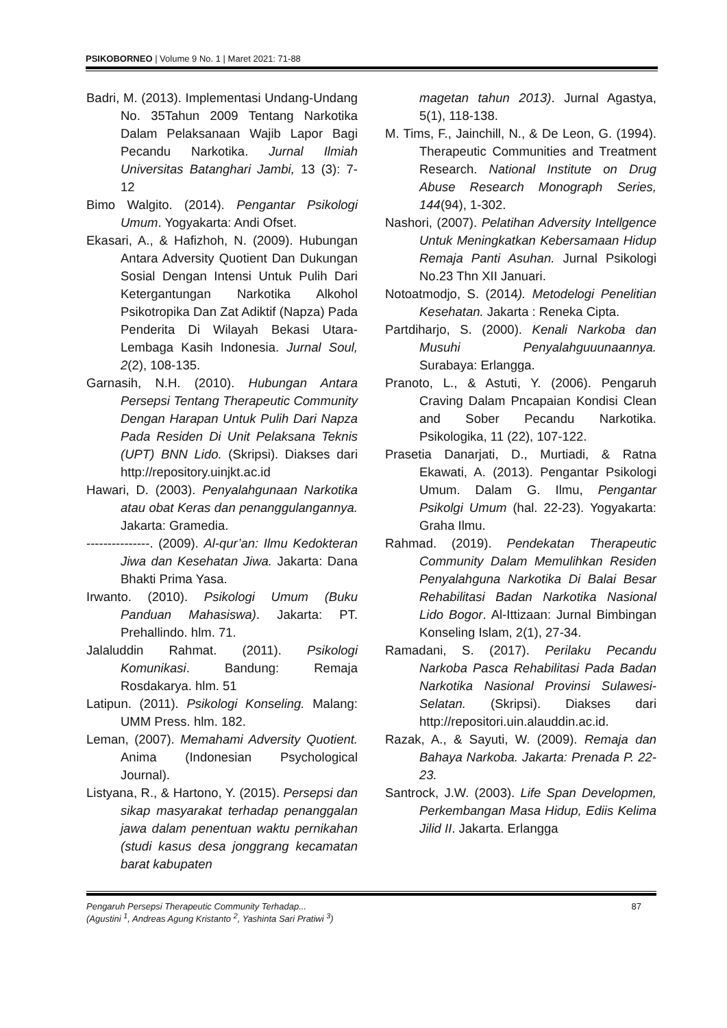PSIKOBORNEO | Volume 9 No. 1 | Maret 2021: 71-88
Badri, M. (2013). Implementasi Undang-Undang No. 35Tahun 2009 Tentang Narkotika Dalam Pelaksanaan Wajib Lapor Bagi Pecandu Narkotika. Jurnal Ilmiah Universitas Batanghari Jambi, 13 (3): 7-12
Bimo Walgito. (2014). Pengantar Psikologi Umum. Yogyakarta: Andi Ofset.
Ekasari, A., & Hafizhoh, N. (2009). Hubungan Antara Adversity Quotient Dan Dukungan Sosial Dengan Intensi Untuk Pulih Dari Ketergantungan Narkotika Alkohol Psikotropika Dan Zat Adiktif (Napza) Pada Penderita Di Wilayah Bekasi Utara-Lembaga Kasih Indonesia. Jurnal Soul, 2(2), 108-135.
Garnasih, N.H. (2010). Hubungan Antara Persepsi Tentang Therapeutic Community Dengan Harapan Untuk Pulih Dari Napza Pada Residen Di Unit Pelaksana Teknis (UPT) BNN Lido. (Skripsi). Diakses dari http://repository.uinjkt.ac.id
Hawari, D. (2003). Penyalahgunaan Narkotika atau obat Keras dan penanggulangannya. Jakarta: Gramedia.
---------------. (2009). Al-qur’an: Ilmu Kedokteran Jiwa dan Kesehatan Jiwa. Jakarta: Dana Bhakti Prima Yasa.
Irwanto. (2010). Psikologi Umum (Buku Panduan Mahasiswa). Jakarta: PT. Prehallindo. hlm. 71.
Jalaluddin Rahmat. (2011). Psikologi Komunikasi. Bandung: Remaja Rosdakarya. hlm. 51
Latipun. (2011). Psikologi Konseling. Malang: UMM Press. hlm. 182.
Leman, (2007). Memahami Adversity Quotient. Anima (Indonesian Psychological Journal).
Listyana, R., & Hartono, Y. (2015). Persepsi dan sikap masyarakat terhadap penanggalan jawa dalam penentuan waktu pernikahan (studi kasus desa jonggrang kecamatan barat kabupaten
magetan tahun 2013). Jurnal Agastya, 5(1), 118-138.
M. Tims, F., Jainchill, N., & De Leon, G. (1994). Therapeutic Communities and Treatment Research. National Institute on Drug Abuse Research Monograph Series, 144(94), 1-302.
Nashori, (2007). Pelatihan Adversity Intellgence Untuk Meningkatkan Kebersamaan Hidup Remaja Panti Asuhan. Jurnal Psikologi No.23 Thn XII Januari.
Notoatmodjo, S. (2014). Metodelogi Penelitian Kesehatan. Jakarta : Reneka Cipta.
Partdiharjo, S. (2000). Kenali Narkoba dan Musuhi Penyalahguuunaannya. Surabaya: Erlangga.
Pranoto, L., & Astuti, Y. (2006). Pengaruh Craving Dalam Pncapaian Kondisi Clean and Sober Pecandu Narkotika. Psikologika, 11 (22), 107-122.
Prasetia Danarjati, D., Murtiadi, & Ratna Ekawati, A. (2013). Pengantar Psikologi Umum. Dalam G. Ilmu, Pengantar Psikolgi Umum (hal. 22-23). Yogyakarta: Graha Ilmu.
Rahmad. (2019). Pendekatan Therapeutic Community Dalam Memulihkan Residen Penyalahguna Narkotika Di Balai Besar Rehabilitasi Badan Narkotika Nasional Lido Bogor. Al-Ittizaan: Jurnal Bimbingan Konseling Islam, 2(1), 27-34.
Ramadani, S. (2017). Perilaku Pecandu Narkoba Pasca Rehabilitasi Pada Badan Narkotika Nasional Provinsi Sulawesi-Selatan. (Skripsi). Diakses dari http://repositori.uin.alauddin.ac.id.
Razak, A., & Sayuti, W. (2009). Remaja dan Bahaya Narkoba. Jakarta: Prenada P. 22-23.
Santrock, J.W. (2003). Life Span Developmen, Perkembangan Masa Hidup, Ediis Kelima Jilid II. Jakarta. Erlangga
87 Pengaruh Persepsi Therapeutic Community Terhadap...
(Agustini <sup>1</sup>, Andreas Agung Kristanto <sup>2</sup>, Yashinta Sari Pratiwi <sup>3</sup>)